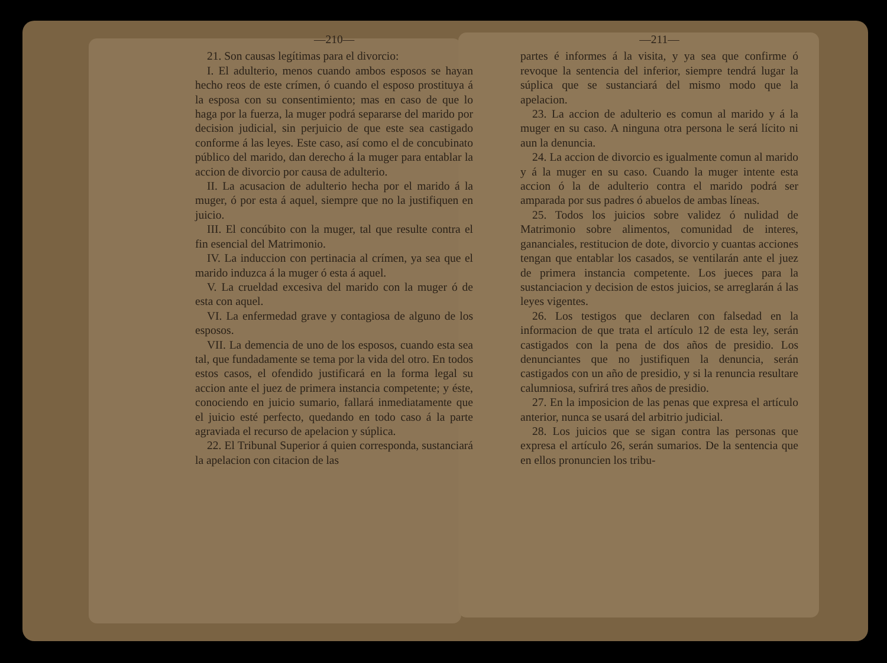—210—
21. Son causas legítimas para el divorcio:
I. El adulterio, menos cuando ambos esposos se hayan hecho reos de este crímen, ó cuando el esposo prostituya á la esposa con su consentimiento; mas en caso de que lo haga por la fuerza, la muger podrá separarse del marido por decision judicial, sin perjuicio de que este sea castigado conforme á las leyes. Este caso, así como el de concubinato público del marido, dan derecho á la muger para entablar la accion de divorcio por causa de adulterio.
II. La acusacion de adulterio hecha por el marido á la muger, ó por esta á aquel, siempre que no la justifiquen en juicio.
III. El concúbito con la muger, tal que resulte contra el fin esencial del Matrimonio.
IV. La induccion con pertinacia al crímen, ya sea que el marido induzca á la muger ó esta á aquel.
V. La crueldad excesiva del marido con la muger ó de esta con aquel.
VI. La enfermedad grave y contagiosa de alguno de los esposos.
VII. La demencia de uno de los esposos, cuando esta sea tal, que fundadamente se tema por la vida del otro. En todos estos casos, el ofendido justificará en la forma legal su accion ante el juez de primera instancia competente; y éste, conociendo en juicio sumario, fallará inmediatamente que el juicio esté perfecto, quedando en todo caso á la parte agraviada el recurso de apelacion y súplica.
22. El Tribunal Superior á quien corresponda, sustanciará la apelacion con citacion de las
—211—
partes é informes á la visita, y ya sea que confirme ó revoque la sentencia del inferior, siempre tendrá lugar la súplica que se sustanciará del mismo modo que la apelacion.
23. La accion de adulterio es comun al marido y á la muger en su caso. A ninguna otra persona le será lícito ni aun la denuncia.
24. La accion de divorcio es igualmente comun al marido y á la muger en su caso. Cuando la muger intente esta accion ó la de adulterio contra el marido podrá ser amparada por sus padres ó abuelos de ambas líneas.
25. Todos los juicios sobre validez ó nulidad de Matrimonio sobre alimentos, comunidad de interes, gananciales, restitucion de dote, divorcio y cuantas acciones tengan que entablar los casados, se ventilarán ante el juez de primera instancia competente. Los jueces para la sustanciacion y decision de estos juicios, se arreglarán á las leyes vigentes.
26. Los testigos que declaren con falsedad en la informacion de que trata el artículo 12 de esta ley, serán castigados con la pena de dos años de presidio. Los denunciantes que no justifiquen la denuncia, serán castigados con un año de presidio, y si la renuncia resultare calumniosa, sufrirá tres años de presidio.
27. En la imposicion de las penas que expresa el artículo anterior, nunca se usará del arbitrio judicial.
28. Los juicios que se sigan contra las personas que expresa el artículo 26, serán sumarios. De la sentencia que en ellos pronuncien los tribu-